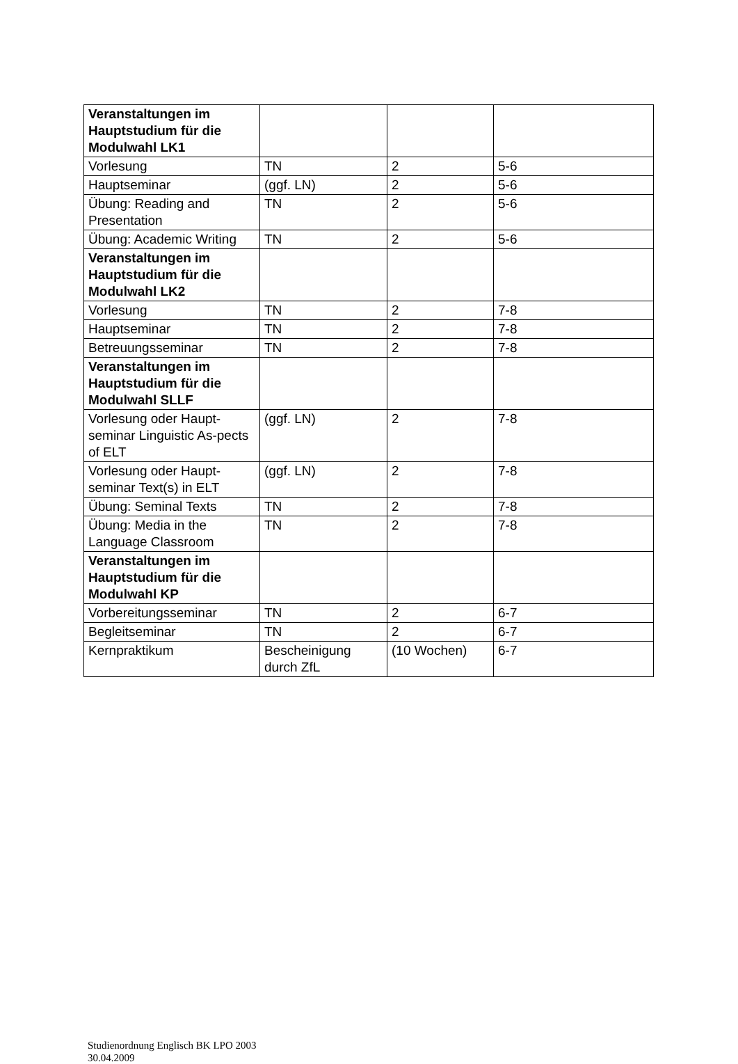| Veranstaltungen im Hauptstudium für die Modulwahl LK1 | | | |
| Vorlesung | TN | 2 | 5-6 |
| Hauptseminar | (ggf. LN) | 2 | 5-6 |
| Übung: Reading and Presentation | TN | 2 | 5-6 |
| Übung: Academic Writing | TN | 2 | 5-6 |
| Veranstaltungen im Hauptstudium für die Modulwahl LK2 | | | |
| Vorlesung | TN | 2 | 7-8 |
| Hauptseminar | TN | 2 | 7-8 |
| Betreuungsseminar | TN | 2 | 7-8 |
| Veranstaltungen im Hauptstudium für die Modulwahl SLLF | | | |
| Vorlesung oder Haupt-seminar Linguistic As-pects of ELT | (ggf. LN) | 2 | 7-8 |
| Vorlesung oder Haupt-seminar Text(s) in ELT | (ggf. LN) | 2 | 7-8 |
| Übung: Seminal Texts | TN | 2 | 7-8 |
| Übung: Media in the Language Classroom | TN | 2 | 7-8 |
| Veranstaltungen im Hauptstudium für die Modulwahl KP | | | |
| Vorbereitungsseminar | TN | 2 | 6-7 |
| Begleitseminar | TN | 2 | 6-7 |
| Kernpraktikum | Bescheinigung durch ZfL | (10 Wochen) | 6-7 |
Studienordnung Englisch BK LPO 2003
30.04.2009